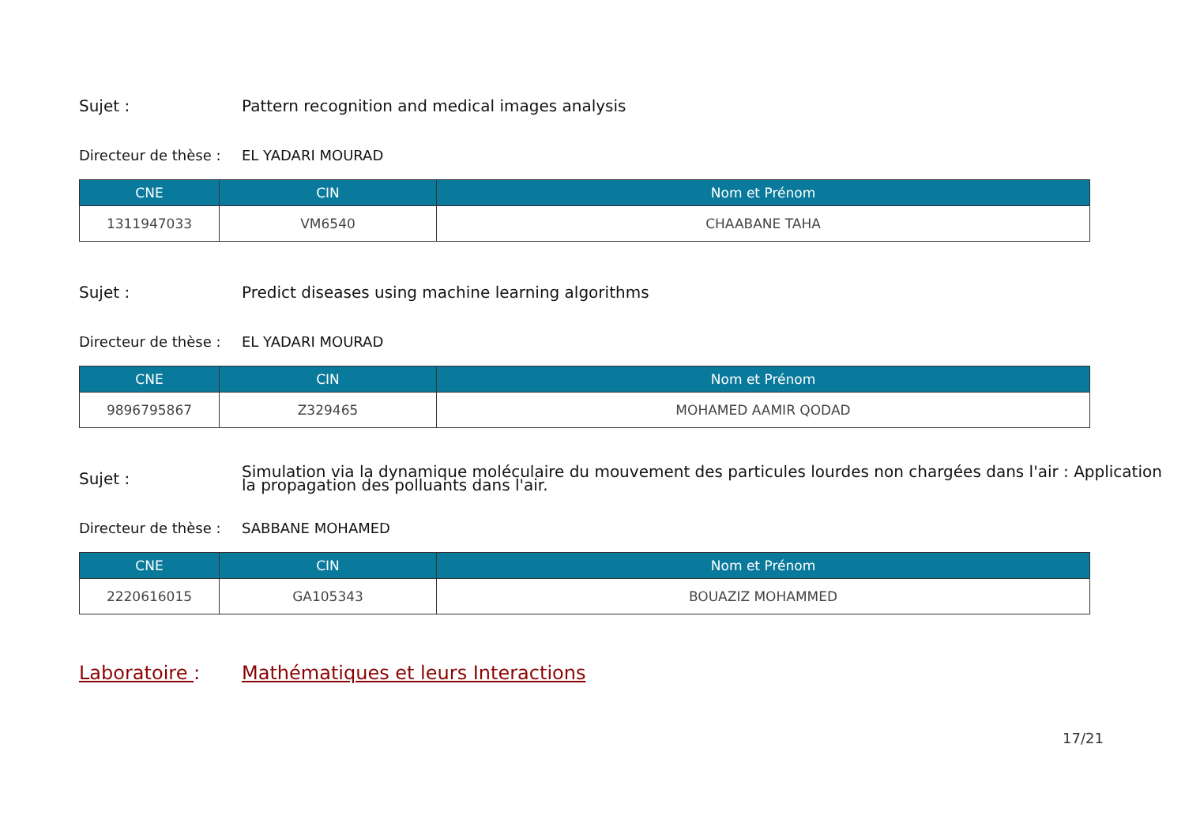Sujet :
Pattern recognition and medical images analysis
Directeur de thèse :
EL YADARI MOURAD
| CNE | CIN | Nom et Prénom |
| --- | --- | --- |
| 1311947033 | VM6540 | CHAABANE TAHA |
Sujet :
Predict diseases using machine learning algorithms
Directeur de thèse :
EL YADARI MOURAD
| CNE | CIN | Nom et Prénom |
| --- | --- | --- |
| 9896795867 | Z329465 | MOHAMED AAMIR QODAD |
Sujet :
Simulation via la dynamique moléculaire du mouvement des particules lourdes non chargées dans l'air : Application
la propagation des polluants dans l'air.
Directeur de thèse :
SABBANE MOHAMED
| CNE | CIN | Nom et Prénom |
| --- | --- | --- |
| 2220616015 | GA105343 | BOUAZIZ MOHAMMED |
Laboratoire :
Mathématiques et leurs Interactions
17/21